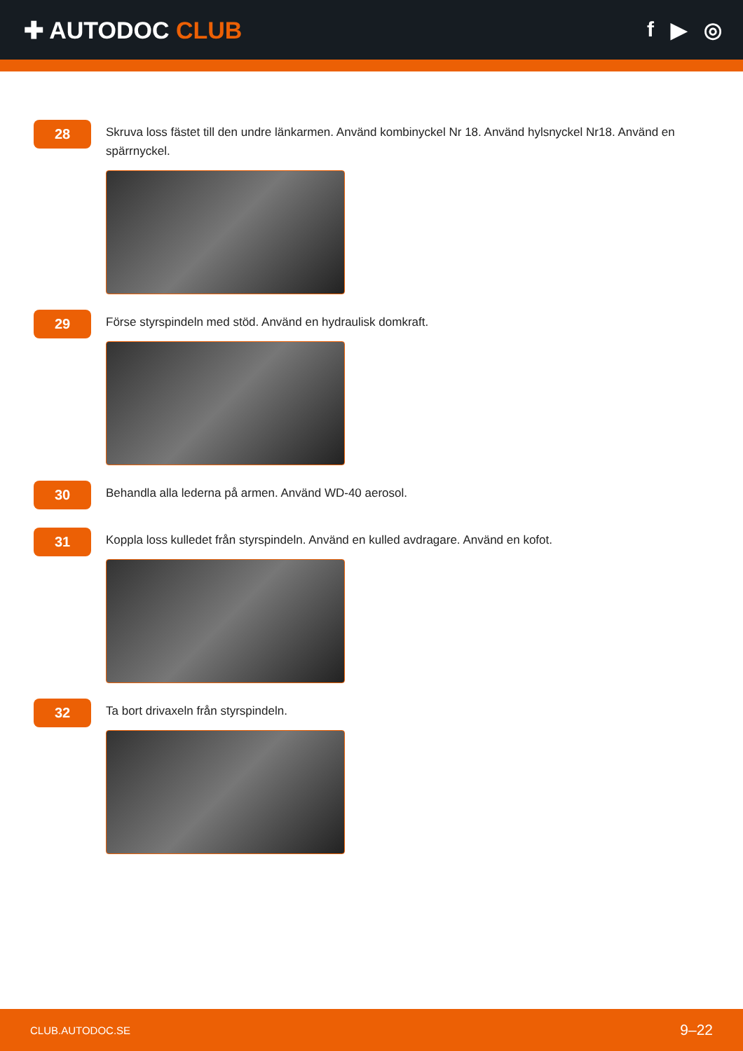✚ AUTODOC CLUB f ▶ ◎
28
Skruva loss fästet till den undre länkarmen. Använd kombinyckel Nr 18. Använd hylsnyckel Nr18. Använd en spärrnyckel.
29
Förse styrspindeln med stöd. Använd en hydraulisk domkraft.
30
Behandla alla lederna på armen. Använd WD-40 aerosol.
31
Koppla loss kulledet från styrspindeln. Använd en kulled avdragare. Använd en kofot.
32
Ta bort drivaxeln från styrspindeln.
CLUB.AUTODOC.SE 9–22